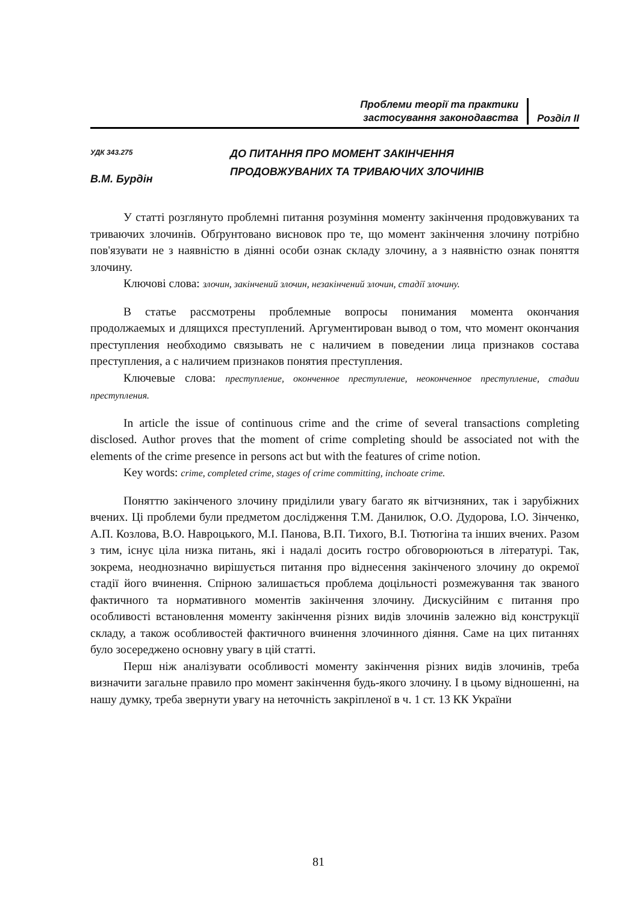Проблеми теорії та практики
застосування законодавства
Розділ ІІ
УДК 343.275
В.М. Бурдін
ДО ПИТАННЯ ПРО МОМЕНТ ЗАКІНЧЕННЯ
ПРОДОВЖУВАНИХ ТА ТРИВАЮЧИХ ЗЛОЧИНІВ
У статті розглянуто проблемні питання розуміння моменту закінчення продовжуваних та триваючих злочинів. Обґрунтовано висновок про те, що момент закінчення злочину потрібно пов'язувати не з наявністю в діянні особи ознак складу злочину, а з наявністю ознак поняття злочину.
Ключові слова: злочин, закінчений злочин, незакінчений злочин, стадії злочину.
В статье рассмотрены проблемные вопросы понимания момента окончания продолжаемых и длящихся преступлений. Аргументирован вывод о том, что момент окончания преступления необходимо связывать не с наличием в поведении лица признаков состава преступления, а с наличием признаков понятия преступления.
Ключевые слова: преступление, оконченное преступление, неоконченное преступление, стадии преступления.
In article the issue of continuous crime and the crime of several transactions completing disclosed. Author proves that the moment of crime completing should be associated not with the elements of the crime presence in persons act but with the features of crime notion.
Key words: crime, completed crime, stages of crime committing, inchoate crime.
Поняттю закінченого злочину приділили увагу багато як вітчизняних, так і зарубіжних вчених. Ці проблеми були предметом дослідження Т.М. Данилюк, О.О. Дудорова, І.О. Зінченко, А.П. Козлова, В.О. Навроцького, М.І. Панова, В.П. Тихого, В.І. Тютюгіна та інших вчених. Разом з тим, існує ціла низка питань, які і надалі досить гостро обговорюються в літературі. Так, зокрема, неоднозначно вирішується питання про віднесення закінченого злочину до окремої стадії його вчинення. Спірною залишається проблема доцільності розмежування так званого фактичного та нормативного моментів закінчення злочину. Дискусійним є питання про особливості встановлення моменту закінчення різних видів злочинів залежно від конструкції складу, а також особливостей фактичного вчинення злочинного діяння. Саме на цих питаннях було зосереджено основну увагу в цій статті.
Перш ніж аналізувати особливості моменту закінчення різних видів злочинів, треба визначити загальне правило про момент закінчення будь-якого злочину. І в цьому відношенні, на нашу думку, треба звернути увагу на неточність закріпленої в ч. 1 ст. 13 КК України
81